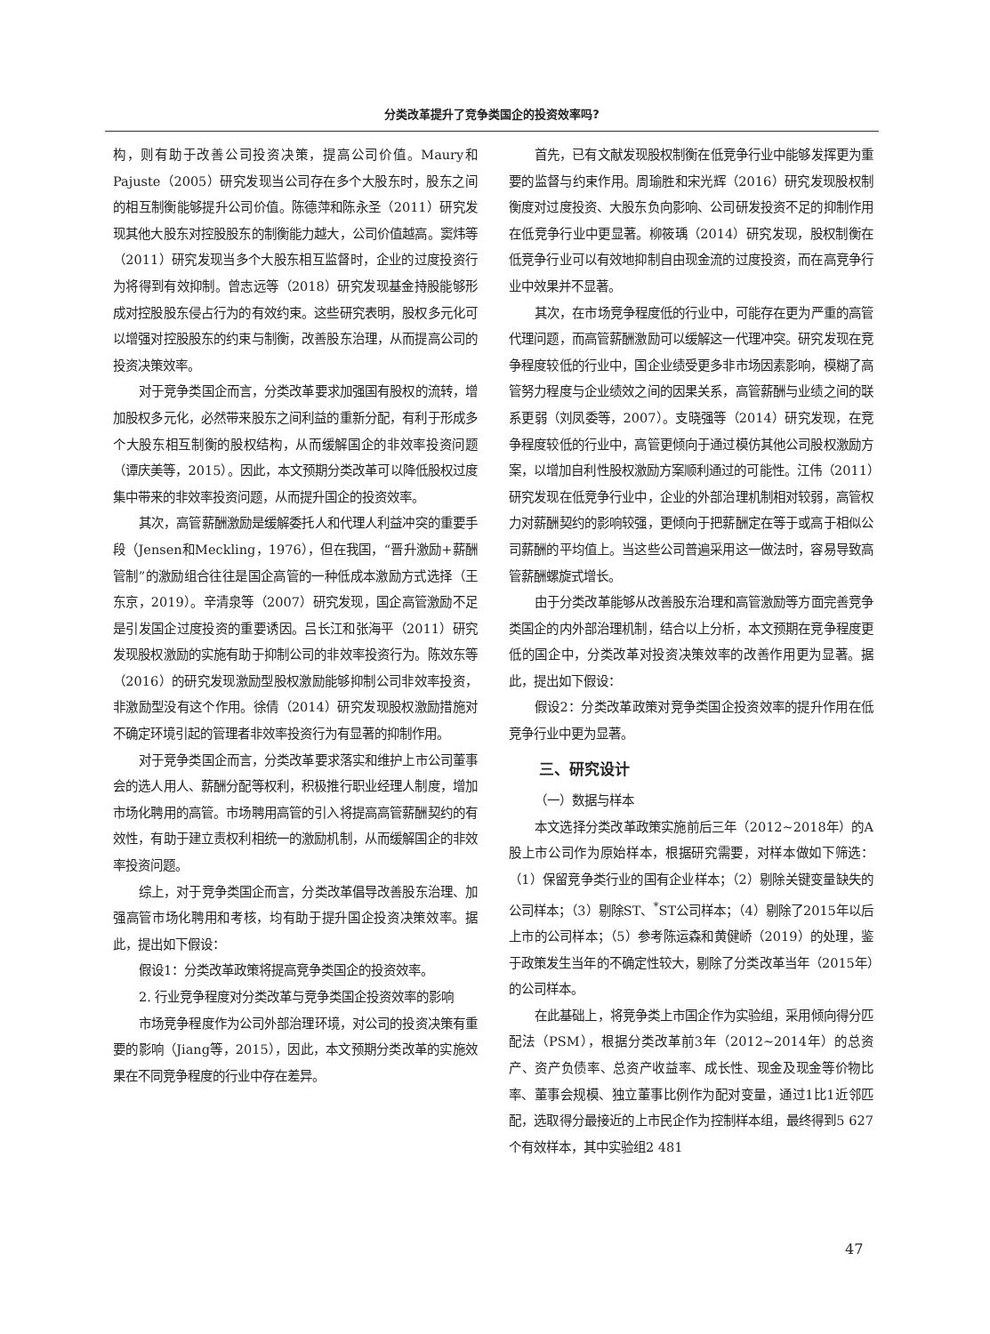分类改革提升了竞争类国企的投资效率吗?
构，则有助于改善公司投资决策，提高公司价值。Maury和Pajuste（2005）研究发现当公司存在多个大股东时，股东之间的相互制衡能够提升公司价值。陈德萍和陈永圣（2011）研究发现其他大股东对控股股东的制衡能力越大，公司价值越高。窦炜等（2011）研究发现当多个大股东相互监督时，企业的过度投资行为将得到有效抑制。曾志远等（2018）研究发现基金持股能够形成对控股股东侵占行为的有效约束。这些研究表明，股权多元化可以增强对控股股东的约束与制衡，改善股东治理，从而提高公司的投资决策效率。
对于竞争类国企而言，分类改革要求加强国有股权的流转，增加股权多元化，必然带来股东之间利益的重新分配，有利于形成多个大股东相互制衡的股权结构，从而缓解国企的非效率投资问题（谭庆美等，2015）。因此，本文预期分类改革可以降低股权过度集中带来的非效率投资问题，从而提升国企的投资效率。
其次，高管薪酬激励是缓解委托人和代理人利益冲突的重要手段（Jensen和Meckling，1976），但在我国，“晋升激励+薪酬管制”的激励组合往往是国企高管的一种低成本激励方式选择（王东京，2019）。辛清泉等（2007）研究发现，国企高管激励不足是引发国企过度投资的重要诱因。吕长江和张海平（2011）研究发现股权激励的实施有助于抑制公司的非效率投资行为。陈效东等（2016）的研究发现激励型股权激励能够抑制公司非效率投资，非激励型没有这个作用。徐倩（2014）研究发现股权激励措施对不确定环境引起的管理者非效率投资行为有显著的抑制作用。
对于竞争类国企而言，分类改革要求落实和维护上市公司董事会的选人用人、薪酬分配等权利，积极推行职业经理人制度，增加市场化聘用的高管。市场聘用高管的引入将提高高管薪酬契约的有效性，有助于建立责权利相统一的激励机制，从而缓解国企的非效率投资问题。
综上，对于竞争类国企而言，分类改革倡导改善股东治理、加强高管市场化聘用和考核，均有助于提升国企投资决策效率。据此，提出如下假设：
假设1：分类改革政策将提高竞争类国企的投资效率。
2. 行业竞争程度对分类改革与竞争类国企投资效率的影响
市场竞争程度作为公司外部治理环境，对公司的投资决策有重要的影响（Jiang等，2015），因此，本文预期分类改革的实施效果在不同竞争程度的行业中存在差异。
首先，已有文献发现股权制衡在低竞争行业中能够发挥更为重要的监督与约束作用。周瑜胜和宋光辉（2016）研究发现股权制衡度对过度投资、大股东负向影响、公司研发投资不足的抑制作用在低竞争行业中更显著。柳筱瑀（2014）研究发现，股权制衡在低竞争行业可以有效地抑制自由现金流的过度投资，而在高竞争行业中效果并不显著。
其次，在市场竞争程度低的行业中，可能存在更为严重的高管代理问题，而高管薪酬激励可以缓解这一代理冲突。研究发现在竞争程度较低的行业中，国企业绩受更多非市场因素影响，模糊了高管努力程度与企业绩效之间的因果关系，高管薪酬与业绩之间的联系更弱（刘凤委等，2007）。支晓强等（2014）研究发现，在竞争程度较低的行业中，高管更倾向于通过模仿其他公司股权激励方案，以增加自利性股权激励方案顺利通过的可能性。江伟（2011）研究发现在低竞争行业中，企业的外部治理机制相对较弱，高管权力对薪酬契约的影响较强，更倾向于把薪酬定在等于或高于相似公司薪酬的平均值上。当这些公司普遍采用这一做法时，容易导致高管薪酬螺旋式增长。
由于分类改革能够从改善股东治理和高管激励等方面完善竞争类国企的内外部治理机制，结合以上分析，本文预期在竞争程度更低的国企中，分类改革对投资决策效率的改善作用更为显著。据此，提出如下假设：
假设2：分类改革政策对竞争类国企投资效率的提升作用在低竞争行业中更为显著。
三、研究设计
（一）数据与样本
本文选择分类改革政策实施前后三年（2012~2018年）的A股上市公司作为原始样本，根据研究需要，对样本做如下筛选：（1）保留竞争类行业的国有企业样本；（2）剔除关键变量缺失的公司样本；（3）剔除ST、<sup>*</sup>ST公司样本；（4）剔除了2015年以后上市的公司样本；（5）参考陈运森和黄健峤（2019）的处理，鉴于政策发生当年的不确定性较大，剔除了分类改革当年（2015年）的公司样本。
在此基础上，将竞争类上市国企作为实验组，采用倾向得分匹配法（PSM），根据分类改革前3年（2012~2014年）的总资产、资产负债率、总资产收益率、成长性、现金及现金等价物比率、董事会规模、独立董事比例作为配对变量，通过1比1近邻匹配，选取得分最接近的上市民企作为控制样本组，最终得到5 627个有效样本，其中实验组2 481
47